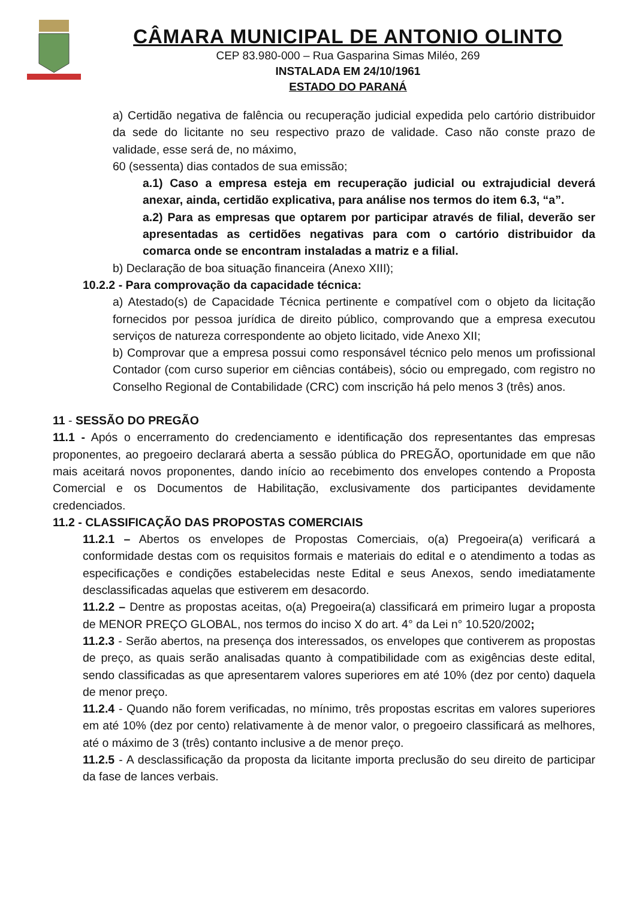CÂMARA MUNICIPAL DE ANTONIO OLINTO
CEP 83.980-000 – Rua Gasparina Simas Miléo, 269
INSTALADA EM 24/10/1961
ESTADO DO PARANÁ
a) Certidão negativa de falência ou recuperação judicial expedida pelo cartório distribuidor da sede do licitante no seu respectivo prazo de validade. Caso não conste prazo de validade, esse será de, no máximo,
60 (sessenta) dias contados de sua emissão;
a.1) Caso a empresa esteja em recuperação judicial ou extrajudicial deverá anexar, ainda, certidão explicativa, para análise nos termos do item 6.3, “a”.
a.2) Para as empresas que optarem por participar através de filial, deverão ser apresentadas as certidões negativas para com o cartório distribuidor da comarca onde se encontram instaladas a matriz e a filial.
b) Declaração de boa situação financeira (Anexo XIII);
10.2.2 - Para comprovação da capacidade técnica:
a) Atestado(s) de Capacidade Técnica pertinente e compatível com o objeto da licitação fornecidos por pessoa jurídica de direito público, comprovando que a empresa executou serviços de natureza correspondente ao objeto licitado, vide Anexo XII;
b) Comprovar que a empresa possui como responsável técnico pelo menos um profissional Contador (com curso superior em ciências contábeis), sócio ou empregado, com registro no Conselho Regional de Contabilidade (CRC) com inscrição há pelo menos 3 (três) anos.
11 - SESSÃO DO PREGÃO
11.1 - Após o encerramento do credenciamento e identificação dos representantes das empresas proponentes, ao pregoeiro declarará aberta a sessão pública do PREGÃO, oportunidade em que não mais aceitará novos proponentes, dando início ao recebimento dos envelopes contendo a Proposta Comercial e os Documentos de Habilitação, exclusivamente dos participantes devidamente credenciados.
11.2 - CLASSIFICAÇÃO DAS PROPOSTAS COMERCIAIS
11.2.1 – Abertos os envelopes de Propostas Comerciais, o(a) Pregoeira(a) verificará a conformidade destas com os requisitos formais e materiais do edital e o atendimento a todas as especificações e condições estabelecidas neste Edital e seus Anexos, sendo imediatamente desclassificadas aquelas que estiverem em desacordo.
11.2.2 – Dentre as propostas aceitas, o(a) Pregoeira(a) classificará em primeiro lugar a proposta de MENOR PREÇO GLOBAL, nos termos do inciso X do art. 4° da Lei n° 10.520/2002;
11.2.3 - Serão abertos, na presença dos interessados, os envelopes que contiverem as propostas de preço, as quais serão analisadas quanto à compatibilidade com as exigências deste edital, sendo classificadas as que apresentarem valores superiores em até 10% (dez por cento) daquela de menor preço.
11.2.4 - Quando não forem verificadas, no mínimo, três propostas escritas em valores superiores em até 10% (dez por cento) relativamente à de menor valor, o pregoeiro classificará as melhores, até o máximo de 3 (três) contanto inclusive a de menor preço.
11.2.5 - A desclassificação da proposta da licitante importa preclusão do seu direito de participar da fase de lances verbais.